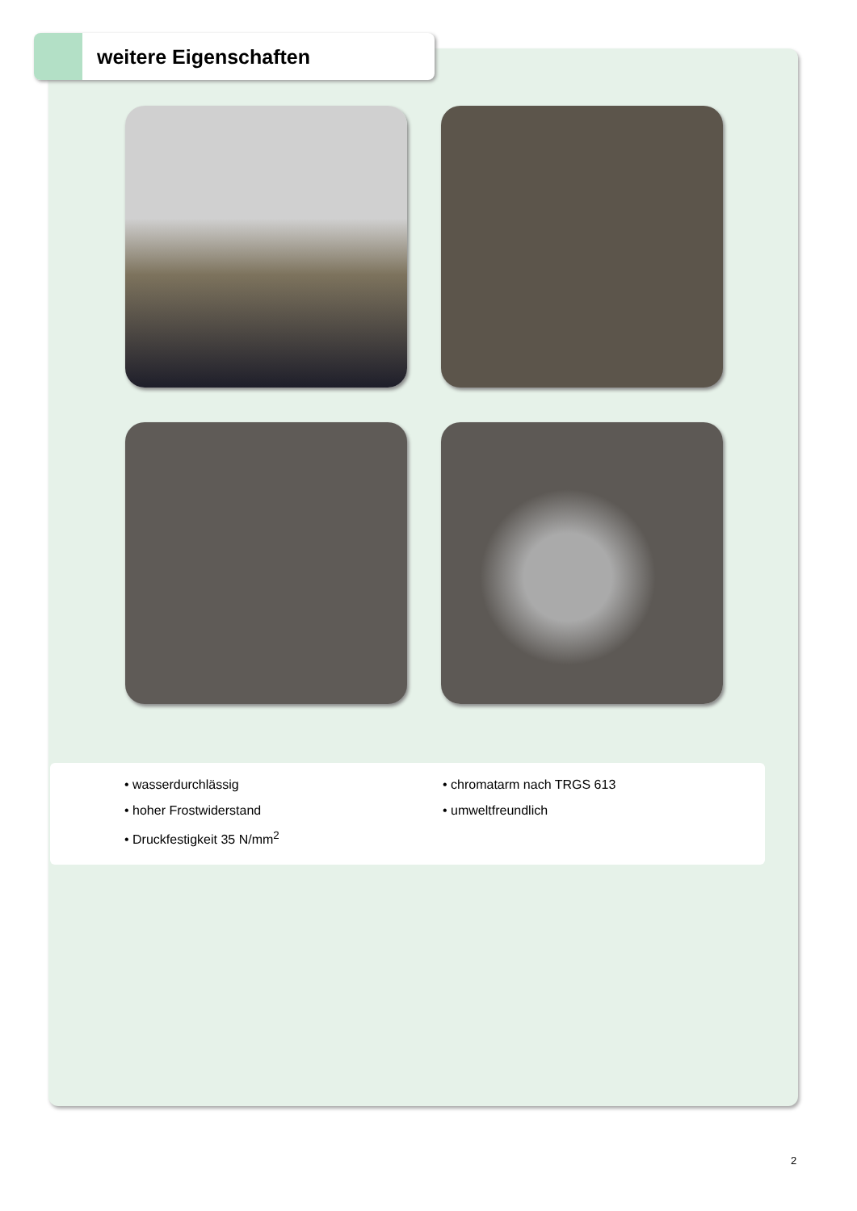weitere Eigenschaften
• wasserdurchlässig
• hoher Frostwiderstand
• Druckfestigkeit 35 N/mm<sup>2</sup>
• chromatarm nach TRGS 613
• umweltfreundlich
2